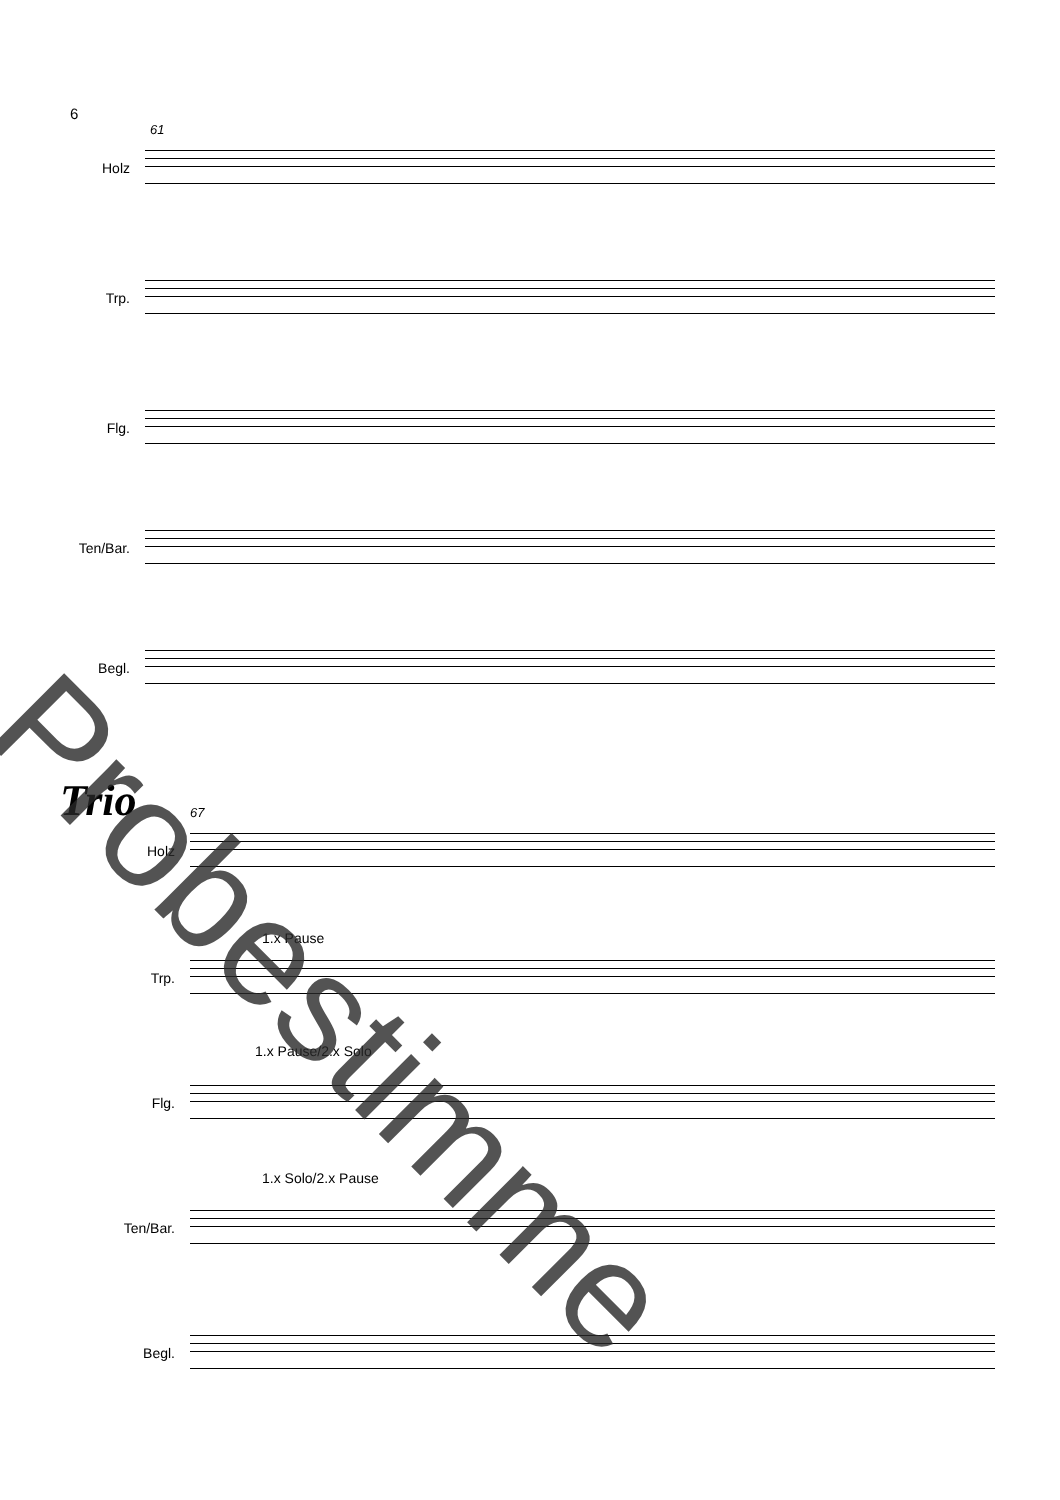6
61
Holz
Trp.
Flg.
Ten/Bar.
Begl.
Trio 67
Holz
1.x Pause
Trp.
1.x Pause/2.x Solo
Flg.
1.x Solo/2.x Pause
Ten/Bar.
Begl.
Probestimme